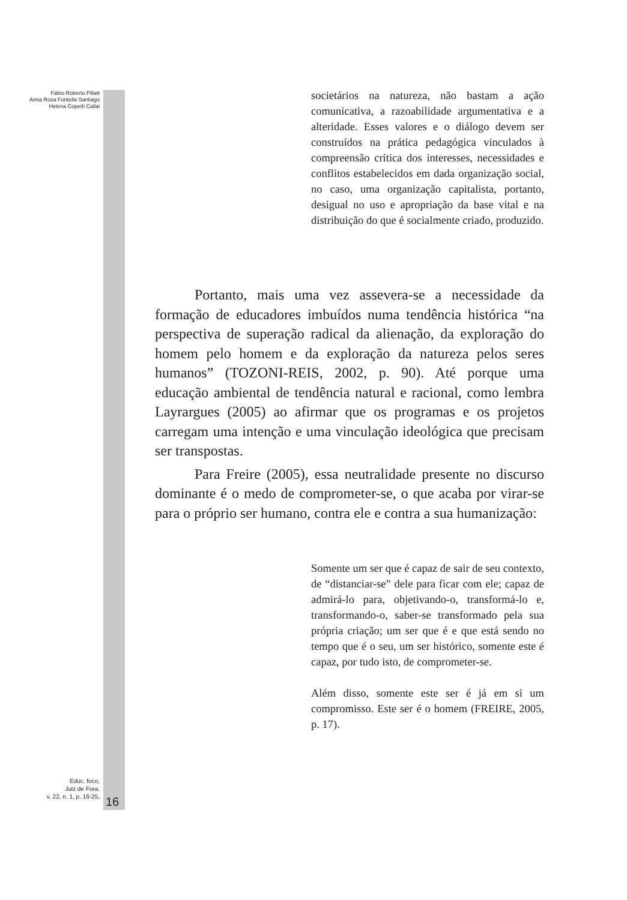Fábio Roberto Pillatt
Anna Rosa Fontella Santiago
Helena Copetti Callai
societários na natureza, não bastam a ação comunicativa, a razoabilidade argumentativa e a alteridade. Esses valores e o diálogo devem ser construídos na prática pedagógica vinculados à compreensão crítica dos interesses, necessidades e conflitos estabelecidos em dada organização social, no caso, uma organização capitalista, portanto, desigual no uso e apropriação da base vital e na distribuição do que é socialmente criado, produzido.
Portanto, mais uma vez assevera-se a necessidade da formação de educadores imbuídos numa tendência histórica “na perspectiva de superação radical da alienação, da exploração do homem pelo homem e da exploração da natureza pelos seres humanos” (TOZONI-REIS, 2002, p. 90). Até porque uma educação ambiental de tendência natural e racional, como lembra Layrargues (2005) ao afirmar que os programas e os projetos carregam uma intenção e uma vinculação ideológica que precisam ser transpostas.
Para Freire (2005), essa neutralidade presente no discurso dominante é o medo de comprometer-se, o que acaba por virar-se para o próprio ser humano, contra ele e contra a sua humanização:
Somente um ser que é capaz de sair de seu contexto, de “distanciar-se” dele para ficar com ele; capaz de admirá-lo para, objetivando-o, transformá-lo e, transformando-o, saber-se transformado pela sua própria criação; um ser que é e que está sendo no tempo que é o seu, um ser histórico, somente este é capaz, por tudo isto, de comprometer-se.
Além disso, somente este ser é já em si um compromisso. Este ser é o homem (FREIRE, 2005, p. 17).
Educ. foco,
Juiz de Fora,
v. 22, n. 1, p. 16-25,
16